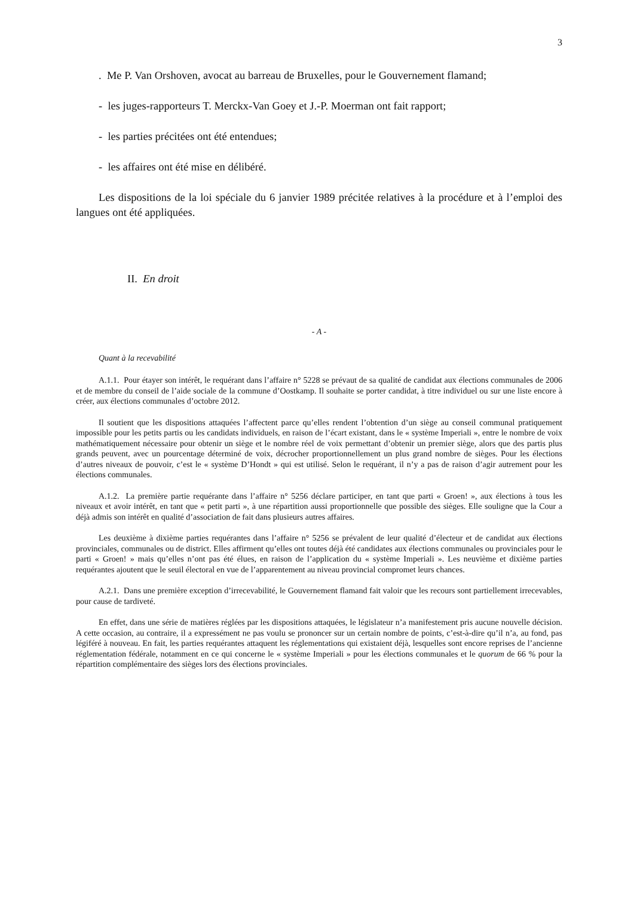3
. Me P. Van Orshoven, avocat au barreau de Bruxelles, pour le Gouvernement flamand;
- les juges-rapporteurs T. Merckx-Van Goey et J.-P. Moerman ont fait rapport;
- les parties précitées ont été entendues;
- les affaires ont été mise en délibéré.
Les dispositions de la loi spéciale du 6 janvier 1989 précitée relatives à la procédure et à l’emploi des langues ont été appliquées.
II. En droit
- A -
Quant à la recevabilité
A.1.1. Pour étayer son intérêt, le requérant dans l’affaire n° 5228 se prévaut de sa qualité de candidat aux élections communales de 2006 et de membre du conseil de l’aide sociale de la commune d’Oostkamp. Il souhaite se porter candidat, à titre individuel ou sur une liste encore à créer, aux élections communales d’octobre 2012.
Il soutient que les dispositions attaquées l’affectent parce qu’elles rendent l’obtention d’un siège au conseil communal pratiquement impossible pour les petits partis ou les candidats individuels, en raison de l’écart existant, dans le « système Imperiali », entre le nombre de voix mathématiquement nécessaire pour obtenir un siège et le nombre réel de voix permettant d’obtenir un premier siège, alors que des partis plus grands peuvent, avec un pourcentage déterminé de voix, décrocher proportionnellement un plus grand nombre de sièges. Pour les élections d’autres niveaux de pouvoir, c’est le « système D’Hondt » qui est utilisé. Selon le requérant, il n’y a pas de raison d’agir autrement pour les élections communales.
A.1.2. La première partie requérante dans l’affaire n° 5256 déclare participer, en tant que parti « Groen! », aux élections à tous les niveaux et avoir intérêt, en tant que « petit parti », à une répartition aussi proportionnelle que possible des sièges. Elle souligne que la Cour a déjà admis son intérêt en qualité d’association de fait dans plusieurs autres affaires.
Les deuxième à dixième parties requérantes dans l’affaire n° 5256 se prévalent de leur qualité d’électeur et de candidat aux élections provinciales, communales ou de district. Elles affirment qu’elles ont toutes déjà été candidates aux élections communales ou provinciales pour le parti « Groen! » mais qu’elles n’ont pas été élues, en raison de l’application du « système Imperiali ». Les neuvième et dixième parties requérantes ajoutent que le seuil électoral en vue de l’apparentement au niveau provincial compromet leurs chances.
A.2.1. Dans une première exception d’irrecevabilité, le Gouvernement flamand fait valoir que les recours sont partiellement irrecevables, pour cause de tardiveté.
En effet, dans une série de matières réglées par les dispositions attaquées, le législateur n’a manifestement pris aucune nouvelle décision. A cette occasion, au contraire, il a expressément ne pas voulu se prononcer sur un certain nombre de points, c’est-à-dire qu’il n’a, au fond, pas légiféré à nouveau. En fait, les parties requérantes attaquent les réglementations qui existaient déjà, lesquelles sont encore reprises de l’ancienne réglementation fédérale, notamment en ce qui concerne le « système Imperiali » pour les élections communales et le quorum de 66 % pour la répartition complémentaire des sièges lors des élections provinciales.